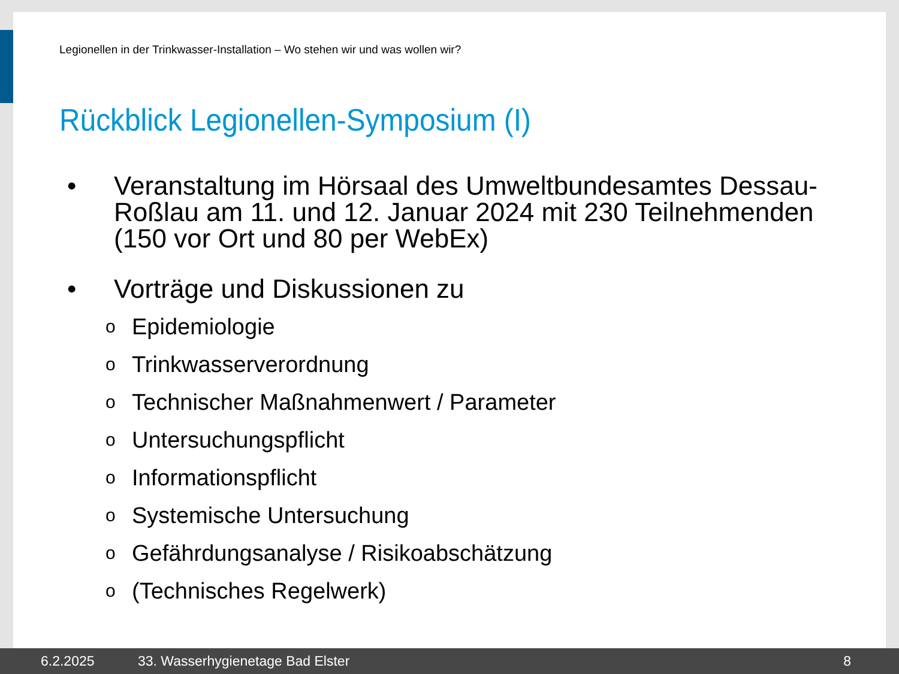Legionellen in der Trinkwasser-Installation – Wo stehen wir und was wollen wir?
Rückblick Legionellen-Symposium (I)
• Veranstaltung im Hörsaal des Umweltbundesamtes Dessau-Roßlau am 11. und 12. Januar 2024 mit 230 Teilnehmenden (150 vor Ort und 80 per WebEx)
• Vorträge und Diskussionen zu
o Epidemiologie
o Trinkwasserverordnung
o Technischer Maßnahmenwert / Parameter
o Untersuchungspflicht
o Informationspflicht
o Systemische Untersuchung
o Gefährdungsanalyse / Risikoabschätzung
o (Technisches Regelwerk)
6.2.2025 33. Wasserhygienetage Bad Elster 8